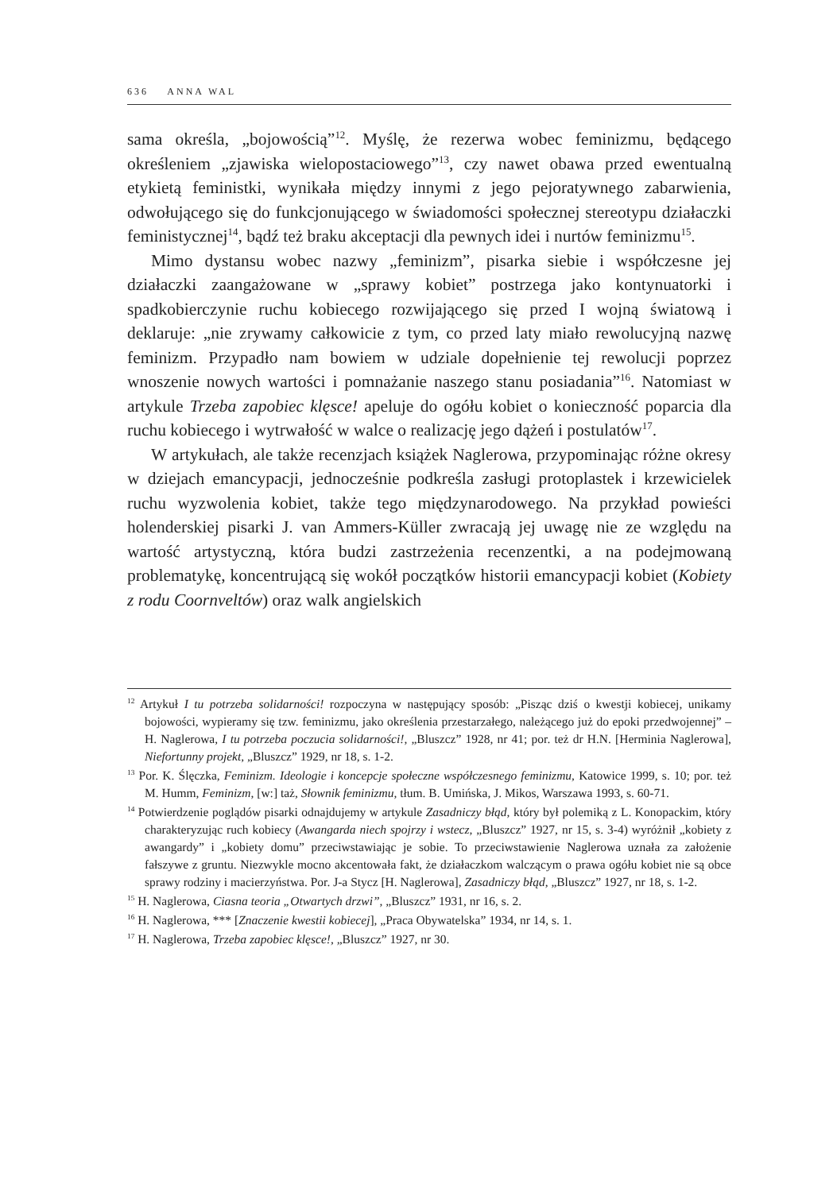636 ANNA WAL
sama określa, „bojowością”<sup>12</sup>. Myślę, że rezerwa wobec feminizmu, będącego określeniem „zjawiska wielopostaciowego”<sup>13</sup>, czy nawet obawa przed ewentualną etykietą feministki, wynikała między innymi z jego pejoratywnego zabarwienia, odwołującego się do funkcjonującego w świadomości społecznej stereotypu działaczki feministycznej<sup>14</sup>, bądź też braku akceptacji dla pewnych idei i nurtów feminizmu<sup>15</sup>.
Mimo dystansu wobec nazwy „feminizm”, pisarka siebie i współczesne jej działaczki zaangażowane w „sprawy kobiet” postrzega jako kontynuatorki i spadkobierczynie ruchu kobiecego rozwijającego się przed I wojną światową i deklaruje: „nie zrywamy całkowicie z tym, co przed laty miało rewolucyjną nazwę feminizm. Przypadło nam bowiem w udziale dopełnienie tej rewolucji poprzez wnoszenie nowych wartości i pomnażanie naszego stanu posiadania”<sup>16</sup>. Natomiast w artykule Trzeba zapobiec klęsce! apeluje do ogółu kobiet o konieczność poparcia dla ruchu kobiecego i wytrwałość w walce o realizację jego dążeń i postulatów<sup>17</sup>.
W artykułach, ale także recenzjach książek Naglerowa, przypominając różne okresy w dziejach emancypacji, jednocześnie podkreśla zasługi protoplastek i krzewicielek ruchu wyzwolenia kobiet, także tego międzynarodowego. Na przykład powieści holenderskiej pisarki J. van Ammers-Küller zwracają jej uwagę nie ze względu na wartość artystyczną, która budzi zastrzeżenia recenzentki, a na podejmowaną problematykę, koncentrującą się wokół początków historii emancypacji kobiet (Kobiety z rodu Coornveltów) oraz walk angielskich
<sup>12</sup> Artykuł I tu potrzeba solidarności! rozpoczyna w następujący sposób: „Pisząc dziś o kwestji kobiecej, unikamy bojowości, wypieramy się tzw. feminizmu, jako określenia przestarzałego, należącego już do epoki przedwojennej” – H. Naglerowa, I tu potrzeba poczucia solidarności!, „Bluszcz” 1928, nr 41; por. też dr H.N. [Herminia Naglerowa], Niefortunny projekt, „Bluszcz” 1929, nr 18, s. 1-2.
<sup>13</sup> Por. K. Ślęczka, Feminizm. Ideologie i koncepcje społeczne współczesnego feminizmu, Katowice 1999, s. 10; por. też M. Humm, Feminizm, [w:] taż, Słownik feminizmu, tłum. B. Umińska, J. Mikos, Warszawa 1993, s. 60-71.
<sup>14</sup> Potwierdzenie poglądów pisarki odnajdujemy w artykule Zasadniczy błąd, który był polemiką z L. Konopackim, który charakteryzując ruch kobiecy (Awangarda niech spojrzy i wstecz, „Bluszcz” 1927, nr 15, s. 3-4) wyróżnił „kobiety z awangardy” i „kobiety domu” przeciwstawiając je sobie. To przeciwstawienie Naglerowa uznała za założenie fałszywe z gruntu. Niezwykle mocno akcentowała fakt, że działaczkom walczącym o prawa ogółu kobiet nie są obce sprawy rodziny i macierzyństwa. Por. J-a Stycz [H. Naglerowa], Zasadniczy błąd, „Bluszcz” 1927, nr 18, s. 1-2.
<sup>15</sup> H. Naglerowa, Ciasna teoria „Otwartych drzwi”, „Bluszcz” 1931, nr 16, s. 2.
<sup>16</sup> H. Naglerowa, *** [Znaczenie kwestii kobiecej], „Praca Obywatelska” 1934, nr 14, s. 1.
<sup>17</sup> H. Naglerowa, Trzeba zapobiec klęsce!, „Bluszcz” 1927, nr 30.